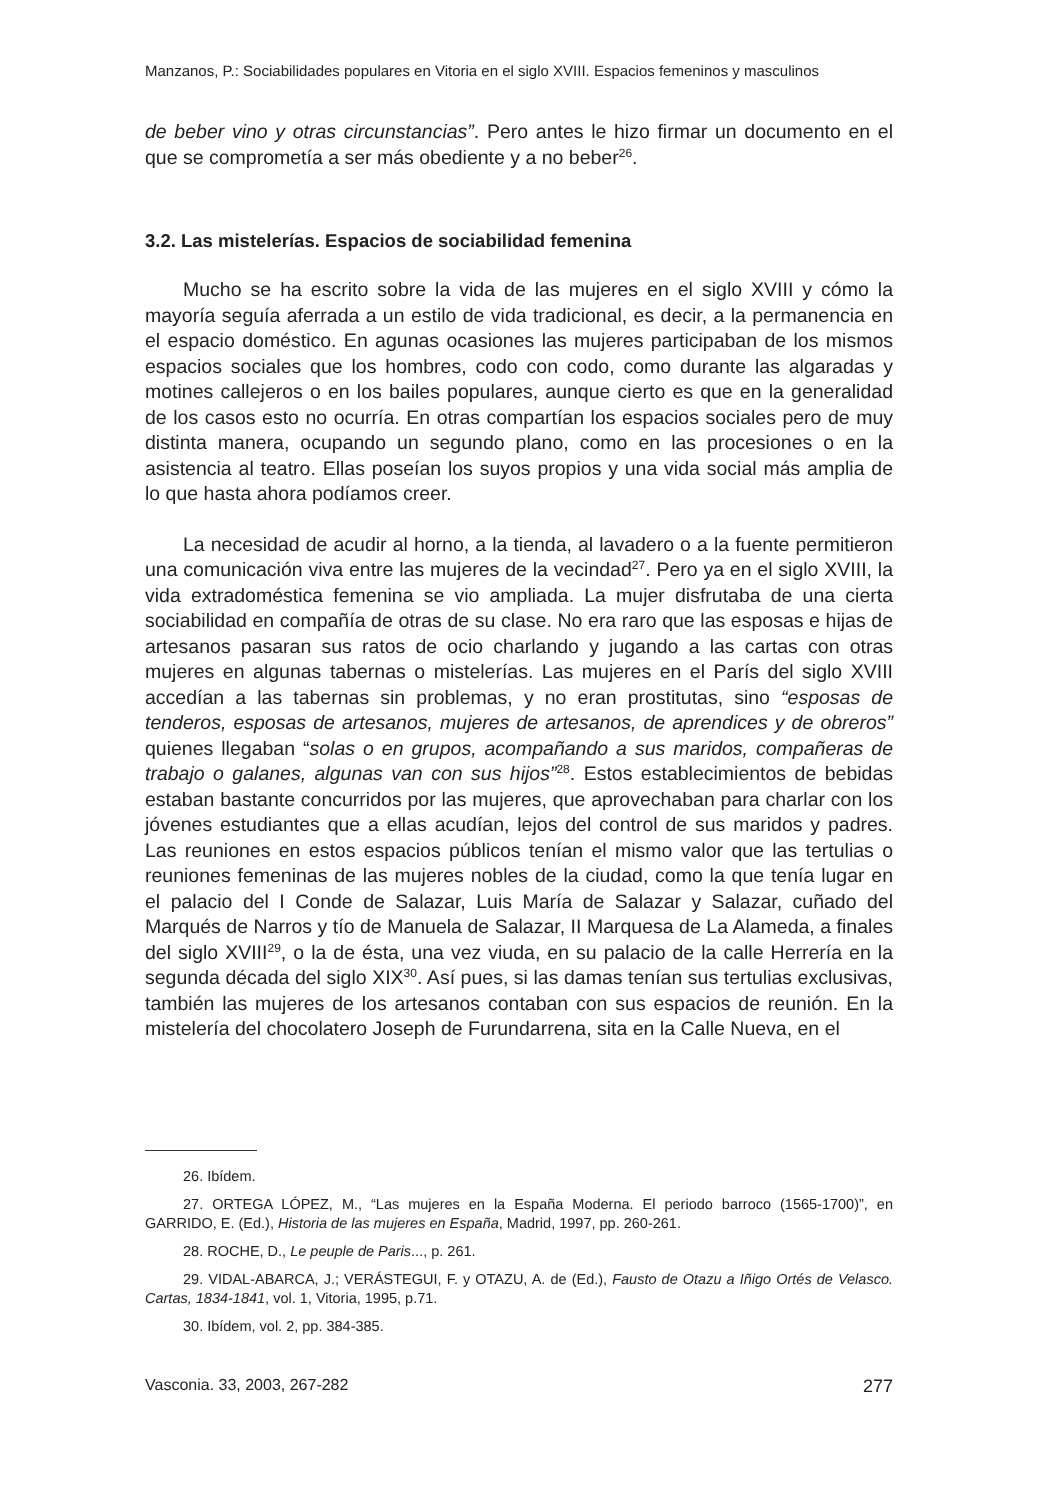Manzanos, P.: Sociabilidades populares en Vitoria en el siglo XVIII. Espacios femeninos y masculinos
de beber vino y otras circunstancias”. Pero antes le hizo firmar un documento en el que se comprometía a ser más obediente y a no beber<sup>26</sup>.
3.2. Las mistelerías. Espacios de sociabilidad femenina
Mucho se ha escrito sobre la vida de las mujeres en el siglo XVIII y cómo la mayoría seguía aferrada a un estilo de vida tradicional, es decir, a la permanencia en el espacio doméstico. En agunas ocasiones las mujeres participaban de los mismos espacios sociales que los hombres, codo con codo, como durante las algaradas y motines callejeros o en los bailes populares, aunque cierto es que en la generalidad de los casos esto no ocurría. En otras compartían los espacios sociales pero de muy distinta manera, ocupando un segundo plano, como en las procesiones o en la asistencia al teatro. Ellas poseían los suyos propios y una vida social más amplia de lo que hasta ahora podíamos creer.
La necesidad de acudir al horno, a la tienda, al lavadero o a la fuente permitieron una comunicación viva entre las mujeres de la vecindad<sup>27</sup>. Pero ya en el siglo XVIII, la vida extradoméstica femenina se vio ampliada. La mujer disfrutaba de una cierta sociabilidad en compañía de otras de su clase. No era raro que las esposas e hijas de artesanos pasaran sus ratos de ocio charlando y jugando a las cartas con otras mujeres en algunas tabernas o mistelerías. Las mujeres en el París del siglo XVIII accedían a las tabernas sin problemas, y no eran prostitutas, sino “esposas de tenderos, esposas de artesanos, mujeres de artesanos, de aprendices y de obreros” quienes llegaban “solas o en grupos, acompañando a sus maridos, compañeras de trabajo o galanes, algunas van con sus hijos”<sup>28</sup>. Estos establecimientos de bebidas estaban bastante concurridos por las mujeres, que aprovechaban para charlar con los jóvenes estudiantes que a ellas acudían, lejos del control de sus maridos y padres. Las reuniones en estos espacios públicos tenían el mismo valor que las tertulias o reuniones femeninas de las mujeres nobles de la ciudad, como la que tenía lugar en el palacio del I Conde de Salazar, Luis María de Salazar y Salazar, cuñado del Marqués de Narros y tío de Manuela de Salazar, II Marquesa de La Alameda, a finales del siglo XVIII<sup>29</sup>, o la de ésta, una vez viuda, en su palacio de la calle Herrería en la segunda década del siglo XIX<sup>30</sup>. Así pues, si las damas tenían sus tertulias exclusivas, también las mujeres de los artesanos contaban con sus espacios de reunión. En la mistelería del chocolatero Joseph de Furundarrena, sita en la Calle Nueva, en el
26. Ibídem.
27. ORTEGA LÓPEZ, M., “Las mujeres en la España Moderna. El periodo barroco (1565-1700)”, en GARRIDO, E. (Ed.), Historia de las mujeres en España, Madrid, 1997, pp. 260-261.
28. ROCHE, D., Le peuple de Paris..., p. 261.
29. VIDAL-ABARCA, J.; VERÁSTEGUI, F. y OTAZU, A. de (Ed.), Fausto de Otazu a Iñigo Ortés de Velasco. Cartas, 1834-1841, vol. 1, Vitoria, 1995, p.71.
30. Ibídem, vol. 2, pp. 384-385.
Vasconia. 33, 2003, 267-282 277